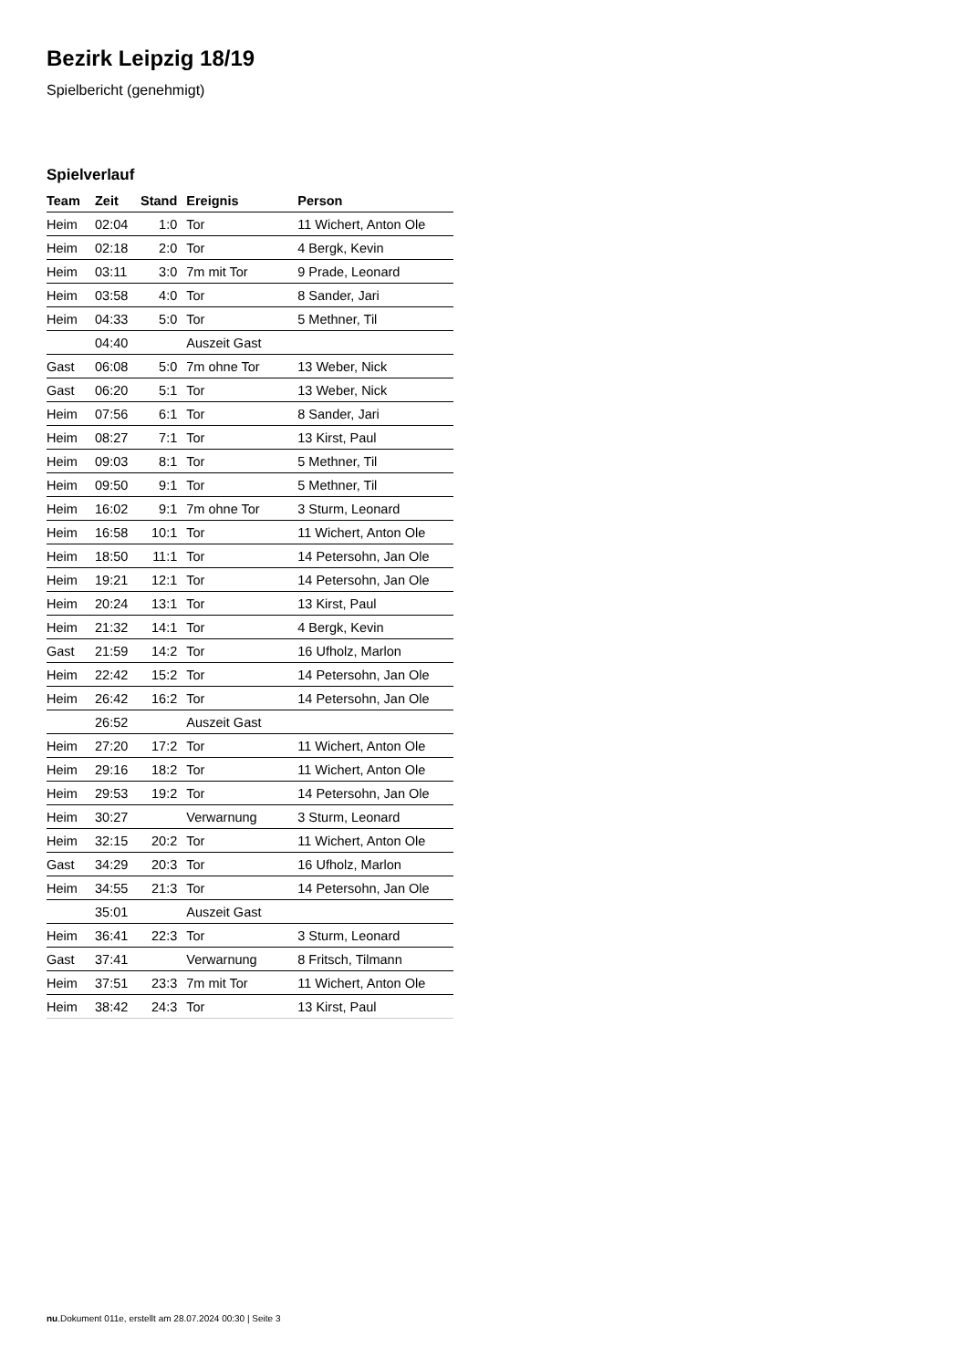Bezirk Leipzig 18/19
Spielbericht (genehmigt)
Spielverlauf
| Team | Zeit | Stand | Ereignis | Person |
| --- | --- | --- | --- | --- |
| Heim | 02:04 | 1:0 | Tor | 11 Wichert, Anton Ole |
| Heim | 02:18 | 2:0 | Tor | 4 Bergk, Kevin |
| Heim | 03:11 | 3:0 | 7m mit Tor | 9 Prade, Leonard |
| Heim | 03:58 | 4:0 | Tor | 8 Sander, Jari |
| Heim | 04:33 | 5:0 | Tor | 5 Methner, Til |
| | 04:40 | | Auszeit Gast | |
| Gast | 06:08 | 5:0 | 7m ohne Tor | 13 Weber, Nick |
| Gast | 06:20 | 5:1 | Tor | 13 Weber, Nick |
| Heim | 07:56 | 6:1 | Tor | 8 Sander, Jari |
| Heim | 08:27 | 7:1 | Tor | 13 Kirst, Paul |
| Heim | 09:03 | 8:1 | Tor | 5 Methner, Til |
| Heim | 09:50 | 9:1 | Tor | 5 Methner, Til |
| Heim | 16:02 | 9:1 | 7m ohne Tor | 3 Sturm, Leonard |
| Heim | 16:58 | 10:1 | Tor | 11 Wichert, Anton Ole |
| Heim | 18:50 | 11:1 | Tor | 14 Petersohn, Jan Ole |
| Heim | 19:21 | 12:1 | Tor | 14 Petersohn, Jan Ole |
| Heim | 20:24 | 13:1 | Tor | 13 Kirst, Paul |
| Heim | 21:32 | 14:1 | Tor | 4 Bergk, Kevin |
| Gast | 21:59 | 14:2 | Tor | 16 Ufholz, Marlon |
| Heim | 22:42 | 15:2 | Tor | 14 Petersohn, Jan Ole |
| Heim | 26:42 | 16:2 | Tor | 14 Petersohn, Jan Ole |
| | 26:52 | | Auszeit Gast | |
| Heim | 27:20 | 17:2 | Tor | 11 Wichert, Anton Ole |
| Heim | 29:16 | 18:2 | Tor | 11 Wichert, Anton Ole |
| Heim | 29:53 | 19:2 | Tor | 14 Petersohn, Jan Ole |
| Heim | 30:27 | | Verwarnung | 3 Sturm, Leonard |
| Heim | 32:15 | 20:2 | Tor | 11 Wichert, Anton Ole |
| Gast | 34:29 | 20:3 | Tor | 16 Ufholz, Marlon |
| Heim | 34:55 | 21:3 | Tor | 14 Petersohn, Jan Ole |
| | 35:01 | | Auszeit Gast | |
| Heim | 36:41 | 22:3 | Tor | 3 Sturm, Leonard |
| Gast | 37:41 | | Verwarnung | 8 Fritsch, Tilmann |
| Heim | 37:51 | 23:3 | 7m mit Tor | 11 Wichert, Anton Ole |
| Heim | 38:42 | 24:3 | Tor | 13 Kirst, Paul |
nu.Dokument 011e, erstellt am 28.07.2024 00:30 | Seite 3